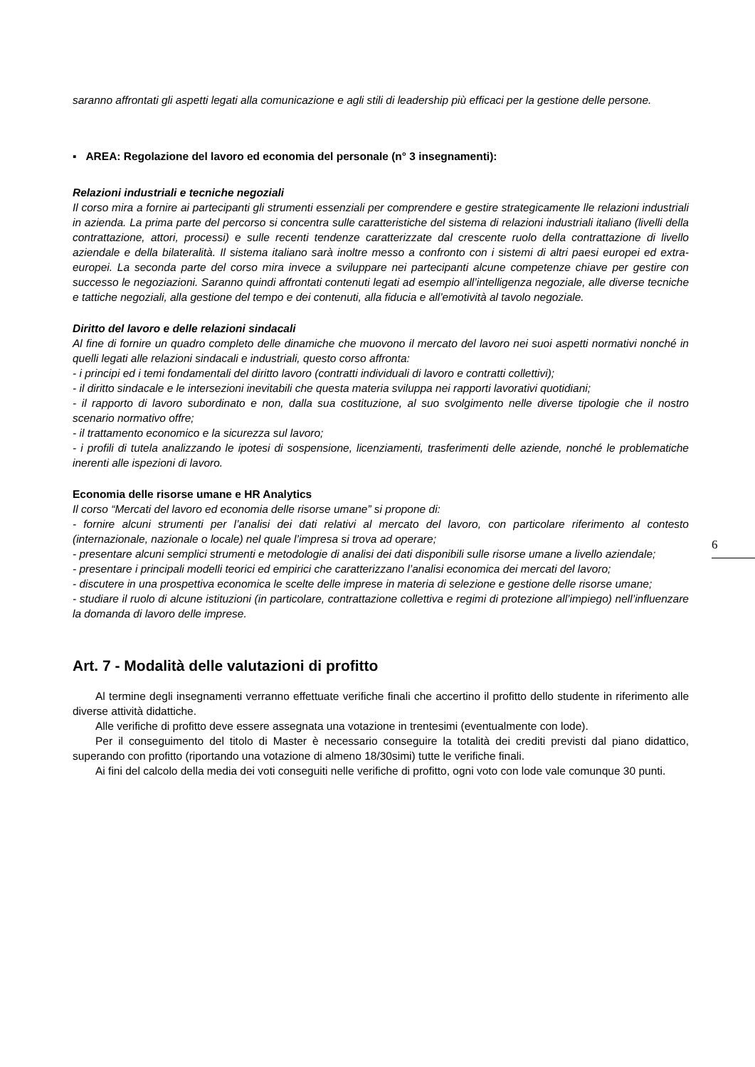saranno affrontati gli aspetti legati alla comunicazione e agli stili di leadership più efficaci per la gestione delle persone.
▪ AREA: Regolazione del lavoro ed economia del personale (n° 3 insegnamenti):
Relazioni industriali e tecniche negoziali
Il corso mira a fornire ai partecipanti gli strumenti essenziali per comprendere e gestire strategicamente lle relazioni industriali in azienda. La prima parte del percorso si concentra sulle caratteristiche del sistema di relazioni industriali italiano (livelli della contrattazione, attori, processi) e sulle recenti tendenze caratterizzate dal crescente ruolo della contrattazione di livello aziendale e della bilateralità. Il sistema italiano sarà inoltre messo a confronto con i sistemi di altri paesi europei ed extra-europei. La seconda parte del corso mira invece a sviluppare nei partecipanti alcune competenze chiave per gestire con successo le negoziazioni. Saranno quindi affrontati contenuti legati ad esempio all’intelligenza negoziale, alle diverse tecniche e tattiche negoziali, alla gestione del tempo e dei contenuti, alla fiducia e all’emotività al tavolo negoziale.
Diritto del lavoro e delle relazioni sindacali
Al fine di fornire un quadro completo delle dinamiche che muovono il mercato del lavoro nei suoi aspetti normativi nonché in quelli legati alle relazioni sindacali e industriali, questo corso affronta:
- i principi ed i temi fondamentali del diritto lavoro (contratti individuali di lavoro e contratti collettivi);
- il diritto sindacale e le intersezioni inevitabili che questa materia sviluppa nei rapporti lavorativi quotidiani;
- il rapporto di lavoro subordinato e non, dalla sua costituzione, al suo svolgimento nelle diverse tipologie che il nostro scenario normativo offre;
- il trattamento economico e la sicurezza sul lavoro;
- i profili di tutela analizzando le ipotesi di sospensione, licenziamenti, trasferimenti delle aziende, nonché le problematiche inerenti alle ispezioni di lavoro.
Economia delle risorse umane e HR Analytics
Il corso “Mercati del lavoro ed economia delle risorse umane” si propone di:
- fornire alcuni strumenti per l’analisi dei dati relativi al mercato del lavoro, con particolare riferimento al contesto (internazionale, nazionale o locale) nel quale l’impresa si trova ad operare;
- presentare alcuni semplici strumenti e metodologie di analisi dei dati disponibili sulle risorse umane a livello aziendale;
- presentare i principali modelli teorici ed empirici che caratterizzano l’analisi economica dei mercati del lavoro;
- discutere in una prospettiva economica le scelte delle imprese in materia di selezione e gestione delle risorse umane;
- studiare il ruolo di alcune istituzioni (in particolare, contrattazione collettiva e regimi di protezione all’impiego) nell’influenzare la domanda di lavoro delle imprese.
Art. 7 - Modalità delle valutazioni di profitto
Al termine degli insegnamenti verranno effettuate verifiche finali che accertino il profitto dello studente in riferimento alle diverse attività didattiche.
Alle verifiche di profitto deve essere assegnata una votazione in trentesimi (eventualmente con lode).
Per il conseguimento del titolo di Master è necessario conseguire la totalità dei crediti previsti dal piano didattico, superando con profitto (riportando una votazione di almeno 18/30simi) tutte le verifiche finali.
Ai fini del calcolo della media dei voti conseguiti nelle verifiche di profitto, ogni voto con lode vale comunque 30 punti.
6